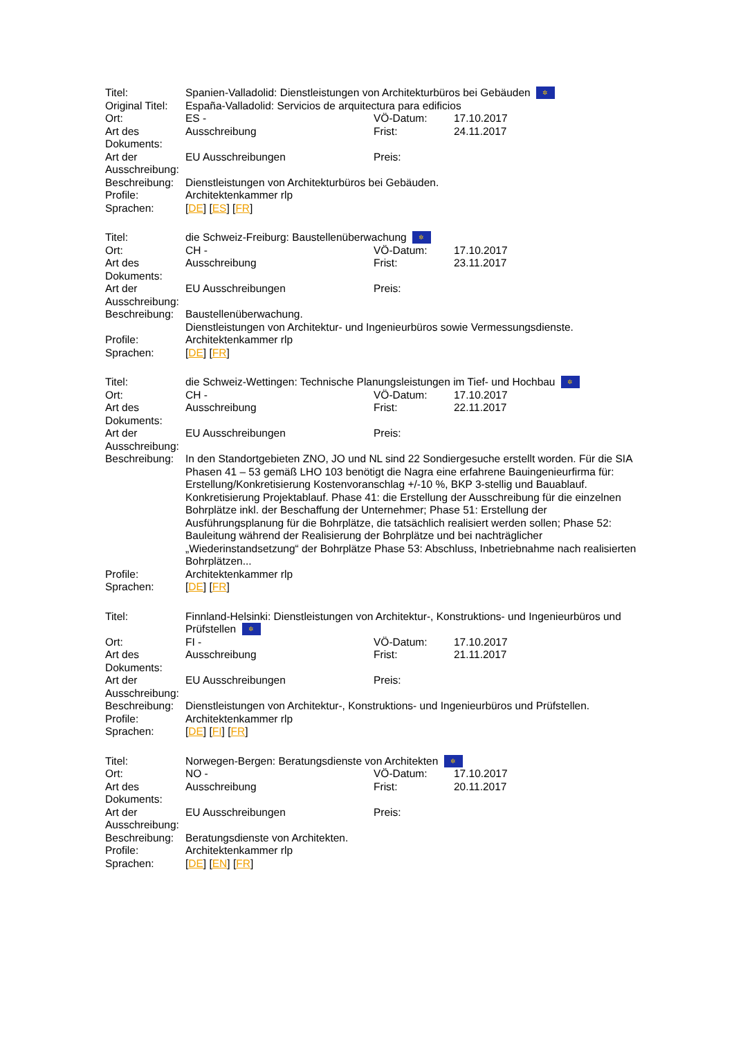| Titel: | Spanien-Valladolid: Dienstleistungen von Architekturbüros bei Gebäuden ✲ | | |
| Original Titel: | España-Valladolid: Servicios de arquitectura para edificios | | |
| Ort: | ES - | VÖ-Datum: | 17.10.2017 |
| Art des Dokuments: | Ausschreibung | Frist: | 24.11.2017 |
| Art der Ausschreibung: | EU Ausschreibungen | Preis: | |
| Beschreibung: | Dienstleistungen von Architekturbüros bei Gebäuden. | | |
| Profile: | Architektenkammer rlp | | |
| Sprachen: | [ DE ] [ ES ] [ FR ] | | |
| Titel: | die Schweiz-Freiburg: Baustellenüberwachung ✲ | | |
| Ort: | CH - | VÖ-Datum: | 17.10.2017 |
| Art des Dokuments: | Ausschreibung | Frist: | 23.11.2017 |
| Art der Ausschreibung: | EU Ausschreibungen | Preis: | |
| Beschreibung: | Baustellenüberwachung. Dienstleistungen von Architektur- und Ingenieurbüros sowie Vermessungsdienste. | | |
| Profile: | Architektenkammer rlp | | |
| Sprachen: | [ DE ] [ FR ] | | |
| Titel: | die Schweiz-Wettingen: Technische Planungsleistungen im Tief- und Hochbau ✲ | | |
| Ort: | CH - | VÖ-Datum: | 17.10.2017 |
| Art des Dokuments: | Ausschreibung | Frist: | 22.11.2017 |
| Art der Ausschreibung: | EU Ausschreibungen | Preis: | |
| Beschreibung: | In den Standortgebieten ZNO, JO und NL sind 22 Sondiergesuche erstellt worden. Für die SIA Phasen 41 – 53 gemäß LHO 103 benötigt die Nagra eine erfahrene Bauingenieurfirma für: Erstellung/Konkretisierung Kostenvoranschlag +/-10 %, BKP 3-stellig und Bauablauf. Konkretisierung Projektablauf. Phase 41: die Erstellung der Ausschreibung für die einzelnen Bohrplätze inkl. der Beschaffung der Unternehmer; Phase 51: Erstellung der Ausführungsplanung für die Bohrplätze, die tatsächlich realisiert werden sollen; Phase 52: Bauleitung während der Realisierung der Bohrplätze und bei nachträglicher „Wiederinstandsetzung“ der Bohrplätze Phase 53: Abschluss, Inbetriebnahme nach realisierten Bohrplätzen... | | |
| Profile: | Architektenkammer rlp | | |
| Sprachen: | [ DE ] [ FR ] | | |
| Titel: | Finnland-Helsinki: Dienstleistungen von Architektur-, Konstruktions- und Ingenieurbüros und Prüfstellen ✲ | | |
| Ort: | FI - | VÖ-Datum: | 17.10.2017 |
| Art des Dokuments: | Ausschreibung | Frist: | 21.11.2017 |
| Art der Ausschreibung: | EU Ausschreibungen | Preis: | |
| Beschreibung: | Dienstleistungen von Architektur-, Konstruktions- und Ingenieurbüros und Prüfstellen. | | |
| Profile: | Architektenkammer rlp | | |
| Sprachen: | [ DE ] [ FI ] [ FR ] | | |
| Titel: | Norwegen-Bergen: Beratungsdienste von Architekten ✲ | | |
| Ort: | NO - | VÖ-Datum: | 17.10.2017 |
| Art des Dokuments: | Ausschreibung | Frist: | 20.11.2017 |
| Art der Ausschreibung: | EU Ausschreibungen | Preis: | |
| Beschreibung: | Beratungsdienste von Architekten. | | |
| Profile: | Architektenkammer rlp | | |
| Sprachen: | [ DE ] [ EN ] [ FR ] | | |